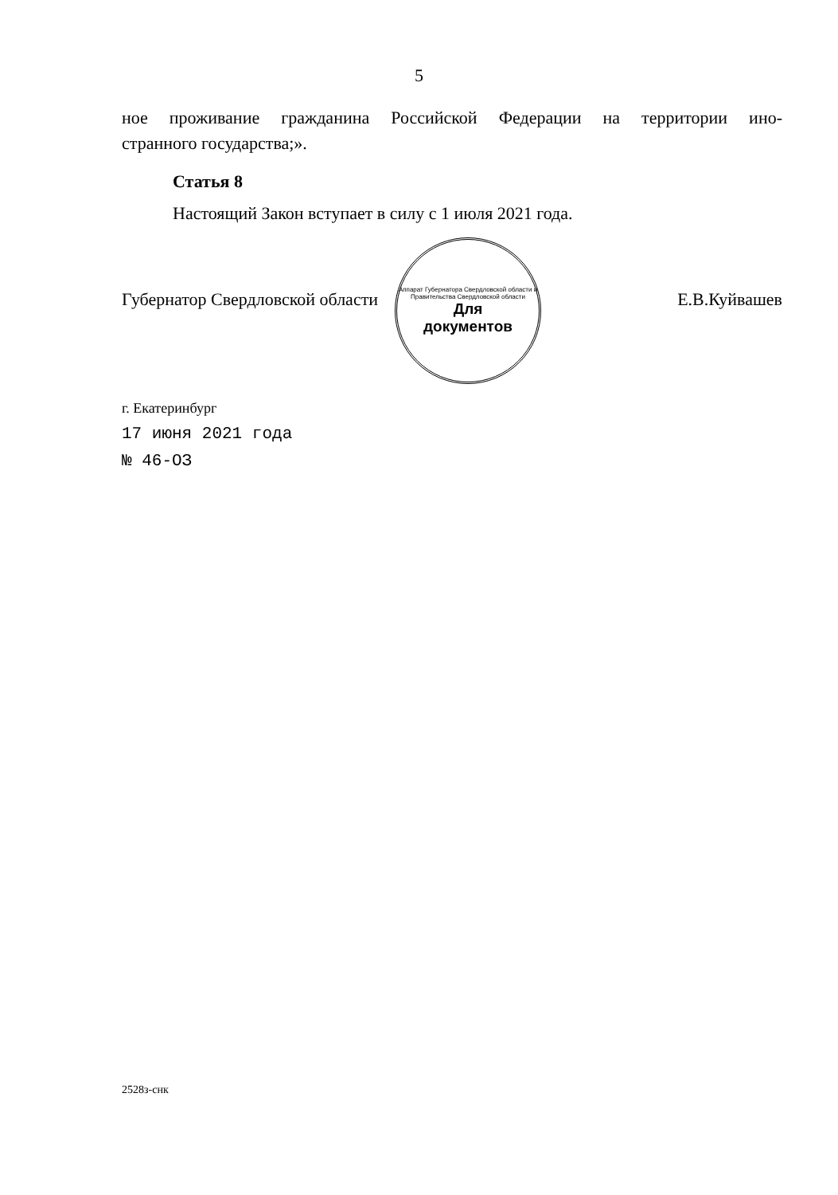5
ное проживание гражданина Российской Федерации на территории ино-
странного государства;».
Статья 8
Настоящий Закон вступает в силу с 1 июля 2021 года.
Губернатор Свердловской области Е.В.Куйвашев
г. Екатеринбург
17 июня 2021 года
№ 46-ОЗ
Аппарат Губернатора Свердловской области и Правительства Свердловской области
Для
документов
2528з-снк